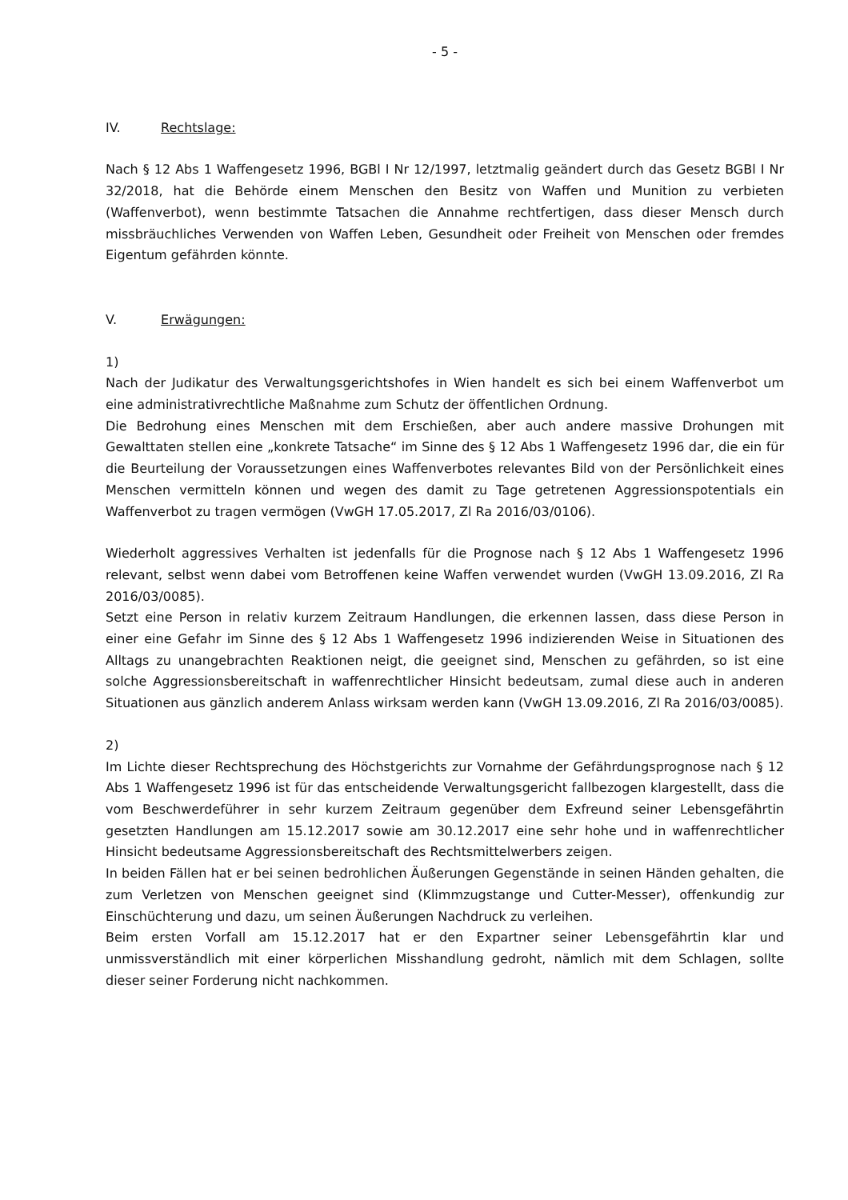- 5 -
IV. Rechtslage:
Nach § 12 Abs 1 Waffengesetz 1996, BGBl I Nr 12/1997, letztmalig geändert durch das Gesetz BGBl I Nr 32/2018, hat die Behörde einem Menschen den Besitz von Waffen und Munition zu verbieten (Waffenverbot), wenn bestimmte Tatsachen die Annahme rechtfertigen, dass dieser Mensch durch missbräuchliches Verwenden von Waffen Leben, Gesundheit oder Freiheit von Menschen oder fremdes Eigentum gefährden könnte.
V. Erwägungen:
1)
Nach der Judikatur des Verwaltungsgerichtshofes in Wien handelt es sich bei einem Waffenverbot um eine administrativrechtliche Maßnahme zum Schutz der öffentlichen Ordnung.
Die Bedrohung eines Menschen mit dem Erschießen, aber auch andere massive Drohungen mit Gewalttaten stellen eine „konkrete Tatsache“ im Sinne des § 12 Abs 1 Waffengesetz 1996 dar, die ein für die Beurteilung der Voraussetzungen eines Waffenverbotes relevantes Bild von der Persönlichkeit eines Menschen vermitteln können und wegen des damit zu Tage getretenen Aggressionspotentials ein Waffenverbot zu tragen vermögen (VwGH 17.05.2017, Zl Ra 2016/03/0106).
Wiederholt aggressives Verhalten ist jedenfalls für die Prognose nach § 12 Abs 1 Waffengesetz 1996 relevant, selbst wenn dabei vom Betroffenen keine Waffen verwendet wurden (VwGH 13.09.2016, Zl Ra 2016/03/0085).
Setzt eine Person in relativ kurzem Zeitraum Handlungen, die erkennen lassen, dass diese Person in einer eine Gefahr im Sinne des § 12 Abs 1 Waffengesetz 1996 indizierenden Weise in Situationen des Alltags zu unangebrachten Reaktionen neigt, die geeignet sind, Menschen zu gefährden, so ist eine solche Aggressionsbereitschaft in waffenrechtlicher Hinsicht bedeutsam, zumal diese auch in anderen Situationen aus gänzlich anderem Anlass wirksam werden kann (VwGH 13.09.2016, Zl Ra 2016/03/0085).
2)
Im Lichte dieser Rechtsprechung des Höchstgerichts zur Vornahme der Gefährdungsprognose nach § 12 Abs 1 Waffengesetz 1996 ist für das entscheidende Verwaltungsgericht fallbezogen klargestellt, dass die vom Beschwerdeführer in sehr kurzem Zeitraum gegenüber dem Exfreund seiner Lebensgefährtin gesetzten Handlungen am 15.12.2017 sowie am 30.12.2017 eine sehr hohe und in waffenrechtlicher Hinsicht bedeutsame Aggressionsbereitschaft des Rechtsmittelwerbers zeigen.
In beiden Fällen hat er bei seinen bedrohlichen Äußerungen Gegenstände in seinen Händen gehalten, die zum Verletzen von Menschen geeignet sind (Klimmzugstange und Cutter-Messer), offenkundig zur Einschüchterung und dazu, um seinen Äußerungen Nachdruck zu verleihen.
Beim ersten Vorfall am 15.12.2017 hat er den Expartner seiner Lebensgefährtin klar und unmissverständlich mit einer körperlichen Misshandlung gedroht, nämlich mit dem Schlagen, sollte dieser seiner Forderung nicht nachkommen.